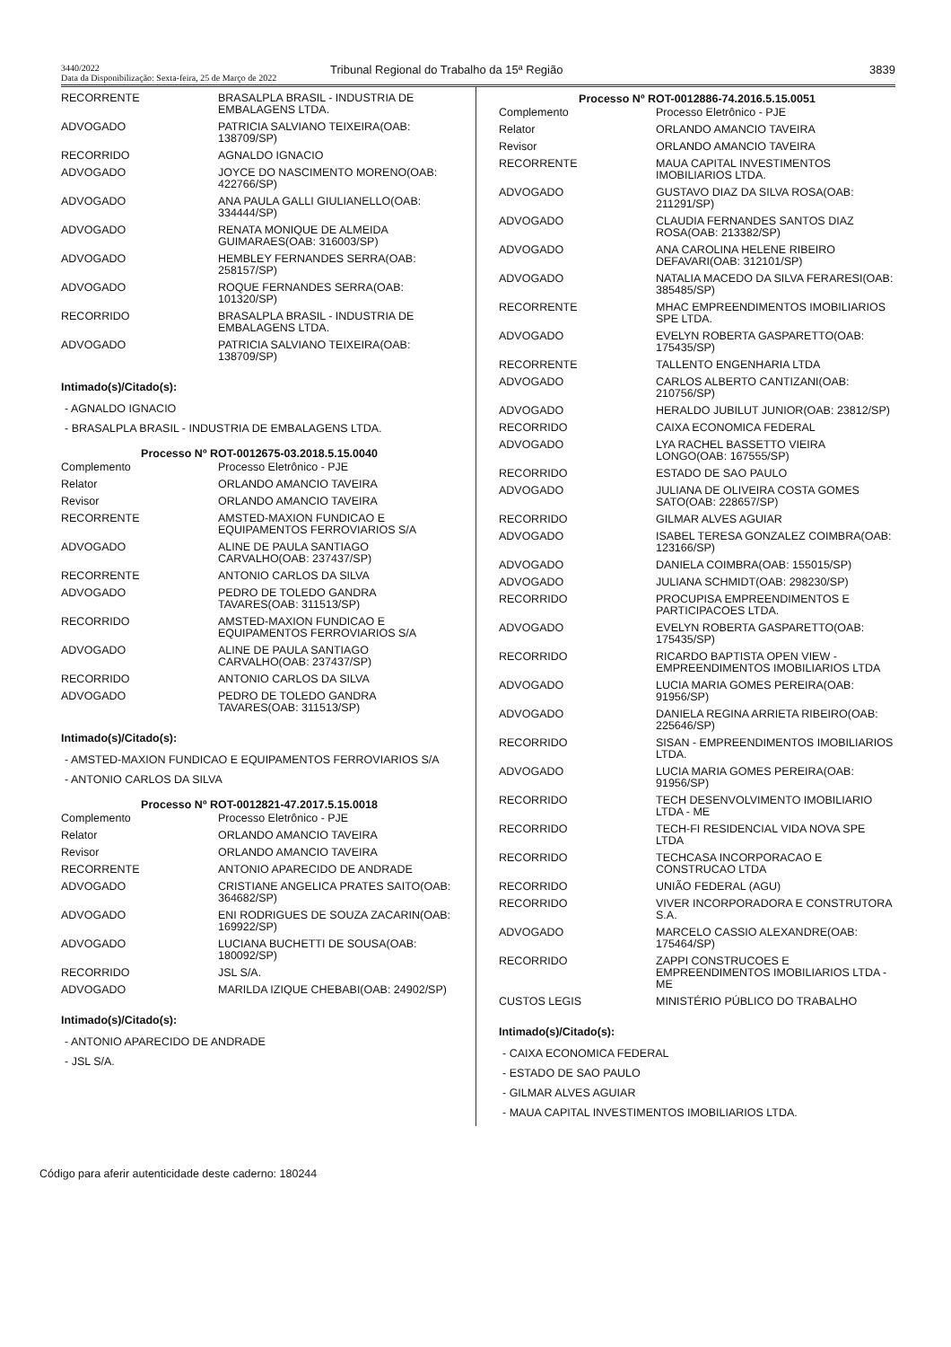3440/2022
Data da Disponibilização: Sexta-feira, 25 de Março de 2022
Tribunal Regional do Trabalho da 15ª Região
3839
| RECORRENTE | BRASALPLA BRASIL - INDUSTRIA DE EMBALAGENS LTDA. |
| ADVOGADO | PATRICIA SALVIANO TEIXEIRA(OAB: 138709/SP) |
| RECORRIDO | AGNALDO IGNACIO |
| ADVOGADO | JOYCE DO NASCIMENTO MORENO(OAB: 422766/SP) |
| ADVOGADO | ANA PAULA GALLI GIULIANELLO(OAB: 334444/SP) |
| ADVOGADO | RENATA MONIQUE DE ALMEIDA GUIMARAES(OAB: 316003/SP) |
| ADVOGADO | HEMBLEY FERNANDES SERRA(OAB: 258157/SP) |
| ADVOGADO | ROQUE FERNANDES SERRA(OAB: 101320/SP) |
| RECORRIDO | BRASALPLA BRASIL - INDUSTRIA DE EMBALAGENS LTDA. |
| ADVOGADO | PATRICIA SALVIANO TEIXEIRA(OAB: 138709/SP) |
Intimado(s)/Citado(s):
- AGNALDO IGNACIO
- BRASALPLA BRASIL - INDUSTRIA DE EMBALAGENS LTDA.
Processo Nº ROT-0012675-03.2018.5.15.0040
| Complemento | Processo Eletrônico - PJE |
| Relator | ORLANDO AMANCIO TAVEIRA |
| Revisor | ORLANDO AMANCIO TAVEIRA |
| RECORRENTE | AMSTED-MAXION FUNDICAO E EQUIPAMENTOS FERROVIARIOS S/A |
| ADVOGADO | ALINE DE PAULA SANTIAGO CARVALHO(OAB: 237437/SP) |
| RECORRENTE | ANTONIO CARLOS DA SILVA |
| ADVOGADO | PEDRO DE TOLEDO GANDRA TAVARES(OAB: 311513/SP) |
| RECORRIDO | AMSTED-MAXION FUNDICAO E EQUIPAMENTOS FERROVIARIOS S/A |
| ADVOGADO | ALINE DE PAULA SANTIAGO CARVALHO(OAB: 237437/SP) |
| RECORRIDO | ANTONIO CARLOS DA SILVA |
| ADVOGADO | PEDRO DE TOLEDO GANDRA TAVARES(OAB: 311513/SP) |
Intimado(s)/Citado(s):
- AMSTED-MAXION FUNDICAO E EQUIPAMENTOS FERROVIARIOS S/A
- ANTONIO CARLOS DA SILVA
Processo Nº ROT-0012821-47.2017.5.15.0018
| Complemento | Processo Eletrônico - PJE |
| Relator | ORLANDO AMANCIO TAVEIRA |
| Revisor | ORLANDO AMANCIO TAVEIRA |
| RECORRENTE | ANTONIO APARECIDO DE ANDRADE |
| ADVOGADO | CRISTIANE ANGELICA PRATES SAITO(OAB: 364682/SP) |
| ADVOGADO | ENI RODRIGUES DE SOUZA ZACARIN(OAB: 169922/SP) |
| ADVOGADO | LUCIANA BUCHETTI DE SOUSA(OAB: 180092/SP) |
| RECORRIDO | JSL S/A. |
| ADVOGADO | MARILDA IZIQUE CHEBABI(OAB: 24902/SP) |
Intimado(s)/Citado(s):
- ANTONIO APARECIDO DE ANDRADE
- JSL S/A.
Processo Nº ROT-0012886-74.2016.5.15.0051
| Complemento | Processo Eletrônico - PJE |
| Relator | ORLANDO AMANCIO TAVEIRA |
| Revisor | ORLANDO AMANCIO TAVEIRA |
| RECORRENTE | MAUA CAPITAL INVESTIMENTOS IMOBILIARIOS LTDA. |
| ADVOGADO | GUSTAVO DIAZ DA SILVA ROSA(OAB: 211291/SP) |
| ADVOGADO | CLAUDIA FERNANDES SANTOS DIAZ ROSA(OAB: 213382/SP) |
| ADVOGADO | ANA CAROLINA HELENE RIBEIRO DEFAVARI(OAB: 312101/SP) |
| ADVOGADO | NATALIA MACEDO DA SILVA FERARESI(OAB: 385485/SP) |
| RECORRENTE | MHAC EMPREENDIMENTOS IMOBILIARIOS SPE LTDA. |
| ADVOGADO | EVELYN ROBERTA GASPARETTO(OAB: 175435/SP) |
| RECORRENTE | TALLENTO ENGENHARIA LTDA |
| ADVOGADO | CARLOS ALBERTO CANTIZANI(OAB: 210756/SP) |
| ADVOGADO | HERALDO JUBILUT JUNIOR(OAB: 23812/SP) |
| RECORRIDO | CAIXA ECONOMICA FEDERAL |
| ADVOGADO | LYA RACHEL BASSETTO VIEIRA LONGO(OAB: 167555/SP) |
| RECORRIDO | ESTADO DE SAO PAULO |
| ADVOGADO | JULIANA DE OLIVEIRA COSTA GOMES SATO(OAB: 228657/SP) |
| RECORRIDO | GILMAR ALVES AGUIAR |
| ADVOGADO | ISABEL TERESA GONZALEZ COIMBRA(OAB: 123166/SP) |
| ADVOGADO | DANIELA COIMBRA(OAB: 155015/SP) |
| ADVOGADO | JULIANA SCHMIDT(OAB: 298230/SP) |
| RECORRIDO | PROCUPISA EMPREENDIMENTOS E PARTICIPACOES LTDA. |
| ADVOGADO | EVELYN ROBERTA GASPARETTO(OAB: 175435/SP) |
| RECORRIDO | RICARDO BAPTISTA OPEN VIEW - EMPREENDIMENTOS IMOBILIARIOS LTDA |
| ADVOGADO | LUCIA MARIA GOMES PEREIRA(OAB: 91956/SP) |
| ADVOGADO | DANIELA REGINA ARRIETA RIBEIRO(OAB: 225646/SP) |
| RECORRIDO | SISAN - EMPREENDIMENTOS IMOBILIARIOS LTDA. |
| ADVOGADO | LUCIA MARIA GOMES PEREIRA(OAB: 91956/SP) |
| RECORRIDO | TECH DESENVOLVIMENTO IMOBILIARIO LTDA - ME |
| RECORRIDO | TECH-FI RESIDENCIAL VIDA NOVA SPE LTDA |
| RECORRIDO | TECHCASA INCORPORACAO E CONSTRUCAO LTDA |
| RECORRIDO | UNIÃO FEDERAL (AGU) |
| RECORRIDO | VIVER INCORPORADORA E CONSTRUTORA S.A. |
| ADVOGADO | MARCELO CASSIO ALEXANDRE(OAB: 175464/SP) |
| RECORRIDO | ZAPPI CONSTRUCOES E EMPREENDIMENTOS IMOBILIARIOS LTDA - ME |
| CUSTOS LEGIS | MINISTÉRIO PÚBLICO DO TRABALHO |
Intimado(s)/Citado(s):
- CAIXA ECONOMICA FEDERAL
- ESTADO DE SAO PAULO
- GILMAR ALVES AGUIAR
- MAUA CAPITAL INVESTIMENTOS IMOBILIARIOS LTDA.
Código para aferir autenticidade deste caderno: 180244